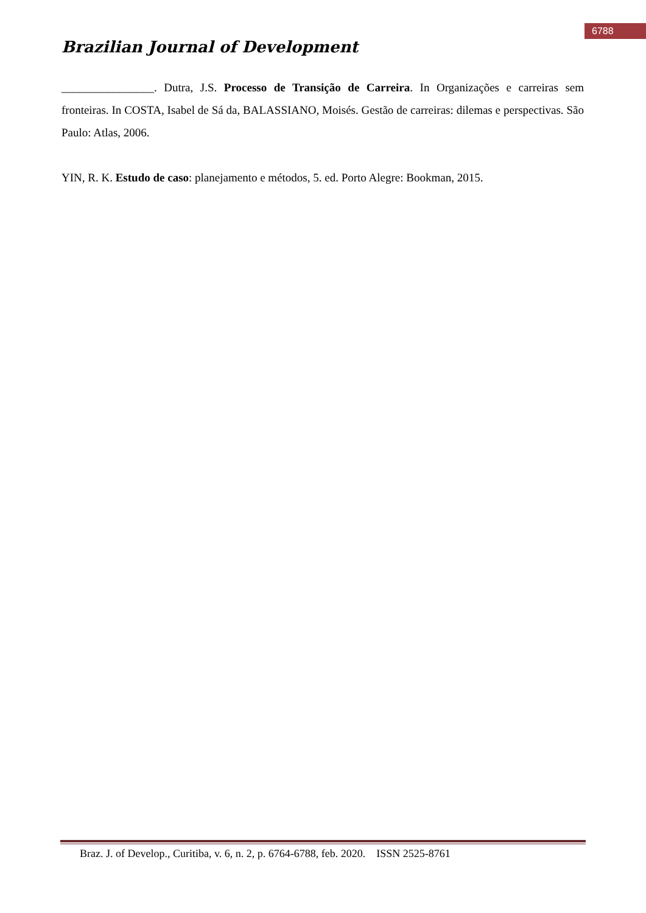6788
Brazilian Journal of Development
________________. Dutra, J.S. Processo de Transição de Carreira. In Organizações e carreiras sem fronteiras. In COSTA, Isabel de Sá da, BALASSIANO, Moisés. Gestão de carreiras: dilemas e perspectivas. São Paulo: Atlas, 2006.
YIN, R. K. Estudo de caso: planejamento e métodos, 5. ed. Porto Alegre: Bookman, 2015.
Braz. J. of Develop., Curitiba, v. 6, n. 2, p. 6764-6788, feb. 2020. ISSN 2525-8761